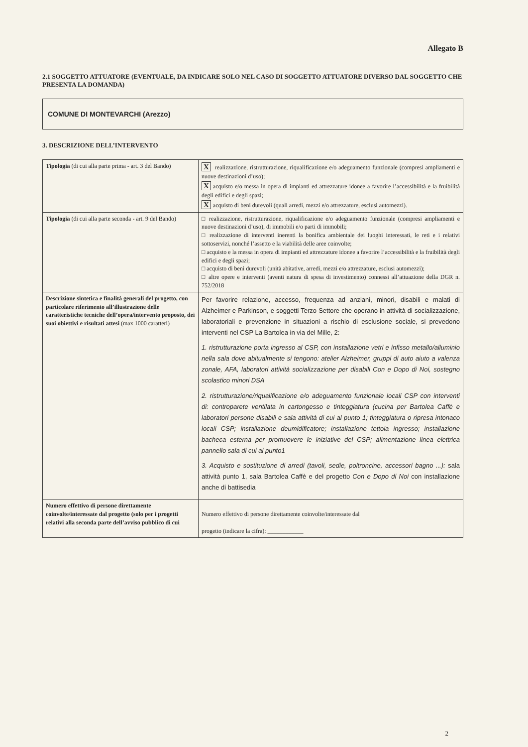Allegato B
2.1 SOGGETTO ATTUATORE (EVENTUALE, DA INDICARE SOLO NEL CASO DI SOGGETTO ATTUATORE DIVERSO DAL SOGGETTO CHE PRESENTA LA DOMANDA)
COMUNE DI MONTEVARCHI (Arezzo)
3. DESCRIZIONE DELL’INTERVENTO
| Tipologia (di cui alla parte prima - art. 3 del Bando) | X realizzazione, ristrutturazione, riqualificazione e/o adeguamento funzionale (compresi ampliamenti e nuove destinazioni d’uso); X acquisto e/o messa in opera di impianti ed attrezzature idonee a favorire l’accessibilità e la fruibilità degli edifici e degli spazi; X acquisto di beni durevoli (quali arredi, mezzi e/o attrezzature, esclusi automezzi). |
| Tipologia (di cui alla parte seconda - art. 9 del Bando) | □ realizzazione, ristrutturazione, riqualificazione e/o adeguamento funzionale (compresi ampliamenti e nuove destinazioni d’uso), di immobili e/o parti di immobili; □ realizzazione di interventi inerenti la bonifica ambientale dei luoghi interessati, le reti e i relativi sottoservizi, nonché l’assetto e la viabilità delle aree coinvolte; □ acquisto e la messa in opera di impianti ed attrezzature idonee a favorire l’accessibilità e la fruibilità degli edifici e degli spazi; □ acquisto di beni durevoli (unità abitative, arredi, mezzi e/o attrezzature, esclusi automezzi); □ altre opere e interventi (aventi natura di spesa di investimento) connessi all’attuazione della DGR n. 752/2018 |
| Descrizione sintetica e finalità generali del progetto, con particolare riferimento all’illustrazione delle caratteristiche tecniche dell’opera/intervento proposto, dei suoi obiettivi e risultati attesi (max 1000 caratteri) | Per favorire relazione, accesso, frequenza ad anziani, minori, disabili e malati di Alzheimer e Parkinson, e soggetti Terzo Settore che operano in attività di socializzazione, laboratoriali e prevenzione in situazioni a rischio di esclusione sociale, si prevedono interventi nel CSP La Bartolea in via del Mille, 2: 1. ristrutturazione porta ingresso al CSP, con installazione vetri e infisso metallo/alluminio nella sala dove abitualmente si tengono: atelier Alzheimer, gruppi di auto aiuto a valenza zonale, AFA, laboratori attività socializzazione per disabili Con e Dopo di Noi, sostegno scolastico minori DSA 2. ristrutturazione/riqualificazione e/o adeguamento funzionale locali CSP con interventi di: controparete ventilata in cartongesso e tinteggiatura (cucina per Bartolea Caffè e laboratori persone disabili e sala attività di cui al punto 1; tinteggiatura o ripresa intonaco locali CSP; installazione deumidificatore; installazione tettoia ingresso; installazione bacheca esterna per promuovere le iniziative del CSP; alimentazione linea elettrica pannello sala di cui al punto1 3. Acquisto e sostituzione di arredi (tavoli, sedie, poltroncine, accessori bagno ...): sala attività punto 1, sala Bartolea Caffè e del progetto Con e Dopo di Noi con installazione anche di battisedia |
| Numero effettivo di persone direttamente coinvolte/interessate dal progetto (solo per i progetti relativi alla seconda parte dell’avviso pubblico di cui | Numero effettivo di persone direttamente coinvolte/interessate dal progetto (indicare la cifra): ____________ |
2